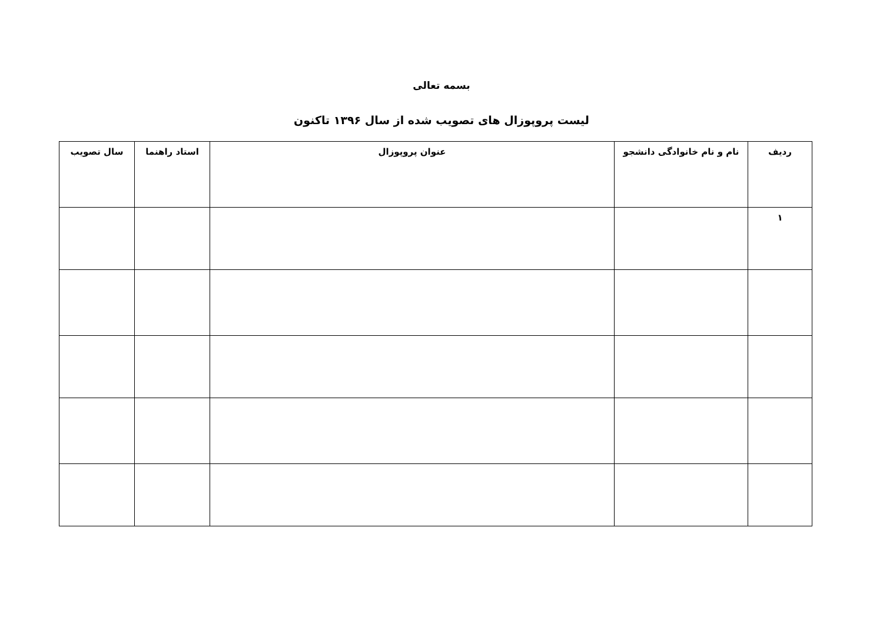بسمه تعالی
لیست پروپوزال های تصویب شده از سال ۱۳۹۶ تاکنون
| ردیف | نام و نام خانوادگی دانشجو | عنوان پروپوزال | استاد راهنما | سال تصویب |
| --- | --- | --- | --- | --- |
| ۱ | | | | |